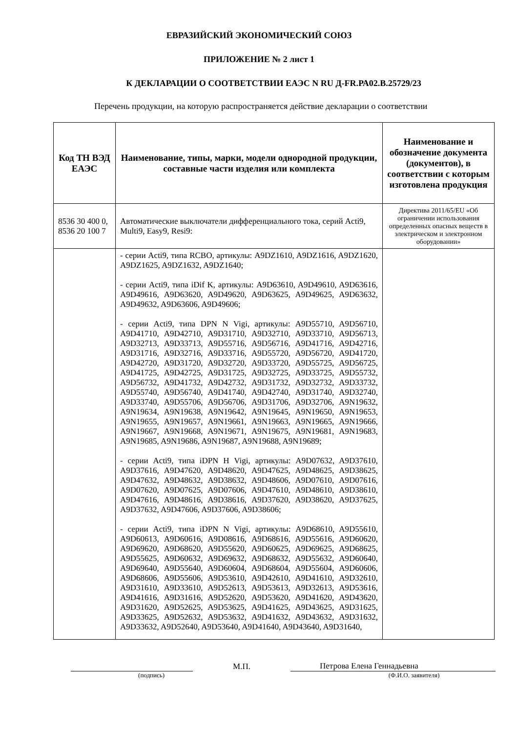ЕВРАЗИЙСКИЙ ЭКОНОМИЧЕСКИЙ СОЮЗ
ПРИЛОЖЕНИЕ № 2 лист 1
К ДЕКЛАРАЦИИ О СООТВЕТСТВИИ ЕАЭС N RU Д-FR.РА02.В.25729/23
Перечень продукции, на которую распространяется действие декларации о соответствии
| Код ТН ВЭД ЕАЭС | Наименование, типы, марки, модели однородной продукции, составные части изделия или комплекта | Наименование и обозначение документа (документов), в соответствии с которым изготовлена продукция |
| --- | --- | --- |
| 8536 30 400 0, 8536 20 100 7 | Автоматические выключатели дифференциального тока, серий Acti9, Multi9, Easy9, Resi9: | Директива 2011/65/EU «Об ограничении использования определенных опасных веществ в электрическом и электронном оборудовании» |
| | - серии Acti9, типа RCBO, артикулы: A9DZ1610, A9DZ1616, A9DZ1620, A9DZ1625, A9DZ1632, A9DZ1640; - серии Acti9, типа iDif K, артикулы: A9D63610, A9D49610, A9D63616, A9D49616, A9D63620, A9D49620, A9D63625, A9D49625, A9D63632, A9D49632, A9D63606, A9D49606; - серии Acti9, типа DPN N Vigi, артикулы: A9D55710, A9D56710, A9D41710, A9D42710, A9D31710, A9D32710, A9D33710, A9D56713, A9D32713, A9D33713, A9D55716, A9D56716, A9D41716, A9D42716, A9D31716, A9D32716, A9D33716, A9D55720, A9D56720, A9D41720, A9D42720, A9D31720, A9D32720, A9D33720, A9D55725, A9D56725, A9D41725, A9D42725, A9D31725, A9D32725, A9D33725, A9D55732, A9D56732, A9D41732, A9D42732, A9D31732, A9D32732, A9D33732, A9D55740, A9D56740, A9D41740, A9D42740, A9D31740, A9D32740, A9D33740, A9D55706, A9D56706, A9D31706, A9D32706, A9N19632, A9N19634, A9N19638, A9N19642, A9N19645, A9N19650, A9N19653, A9N19655, A9N19657, A9N19661, A9N19663, A9N19665, A9N19666, A9N19667, A9N19668, A9N19671, A9N19675, A9N19681, A9N19683, A9N19685, A9N19686, A9N19687, A9N19688, A9N19689; - серии Acti9, типа iDPN H Vigi, артикулы: A9D07632, A9D37610, A9D37616, A9D47620, A9D48620, A9D47625, A9D48625, A9D38625, A9D47632, A9D48632, A9D38632, A9D48606, A9D07610, A9D07616, A9D07620, A9D07625, A9D07606, A9D47610, A9D48610, A9D38610, A9D47616, A9D48616, A9D38616, A9D37620, A9D38620, A9D37625, A9D37632, A9D47606, A9D37606, A9D38606; - серии Acti9, типа iDPN N Vigi, артикулы: A9D68610, A9D55610, A9D60613, A9D60616, A9D08616, A9D68616, A9D55616, A9D60620, A9D69620, A9D68620, A9D55620, A9D60625, A9D69625, A9D68625, A9D55625, A9D60632, A9D69632, A9D68632, A9D55632, A9D60640, A9D69640, A9D55640, A9D60604, A9D68604, A9D55604, A9D60606, A9D68606, A9D55606, A9D53610, A9D42610, A9D41610, A9D32610, A9D31610, A9D33610, A9D52613, A9D53613, A9D32613, A9D53616, A9D41616, A9D31616, A9D52620, A9D53620, A9D41620, A9D43620, A9D31620, A9D52625, A9D53625, A9D41625, A9D43625, A9D31625, A9D33625, A9D52632, A9D53632, A9D41632, A9D43632, A9D31632, A9D33632, A9D52640, A9D53640, A9D41640, A9D43640, A9D31640, | |
М.П.
Петрова Елена Геннадьевна
(подпись) (Ф.И.О. заявителя)